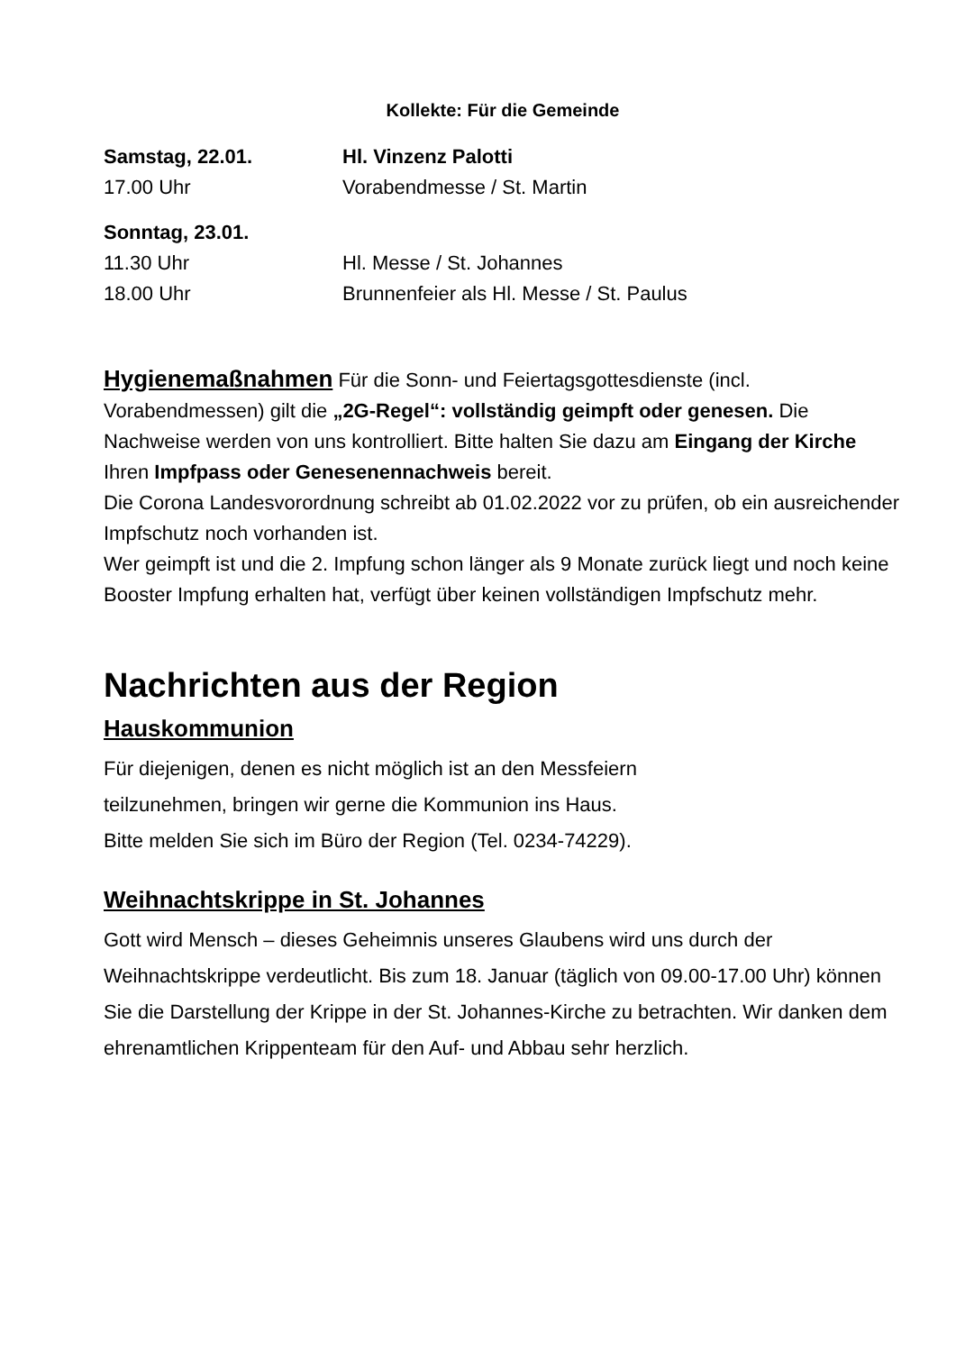Kollekte: Für die Gemeinde
Samstag, 22.01. Hl. Vinzenz Palotti
17.00 Uhr Vorabendmesse / St. Martin
Sonntag, 23.01.
11.30 Uhr Hl. Messe / St. Johannes
18.00 Uhr Brunnenfeier als Hl. Messe / St. Paulus
Hygienemaßnahmen Für die Sonn- und Feiertagsgottesdienste (incl. Vorabendmessen) gilt die „2G-Regel“: vollständig geimpft oder genesen. Die Nachweise werden von uns kontrolliert. Bitte halten Sie dazu am Eingang der Kirche Ihren Impfpass oder Genesenennachweis bereit.
Die Corona Landesvorordnung schreibt ab 01.02.2022 vor zu prüfen, ob ein ausreichender Impfschutz noch vorhanden ist.
Wer geimpft ist und die 2. Impfung schon länger als 9 Monate zurück liegt und noch keine Booster Impfung erhalten hat, verfügt über keinen vollständigen Impfschutz mehr.
Nachrichten aus der Region
Hauskommunion
Für diejenigen, denen es nicht möglich ist an den Messfeiern
teilzunehmen, bringen wir gerne die Kommunion ins Haus.
Bitte melden Sie sich im Büro der Region (Tel. 0234-74229).
Weihnachtskrippe in St. Johannes
Gott wird Mensch – dieses Geheimnis unseres Glaubens wird uns durch der Weihnachtskrippe verdeutlicht. Bis zum 18. Januar (täglich von 09.00-17.00 Uhr) können Sie die Darstellung der Krippe in der St. Johannes-Kirche zu betrachten. Wir danken dem ehrenamtlichen Krippenteam für den Auf- und Abbau sehr herzlich.